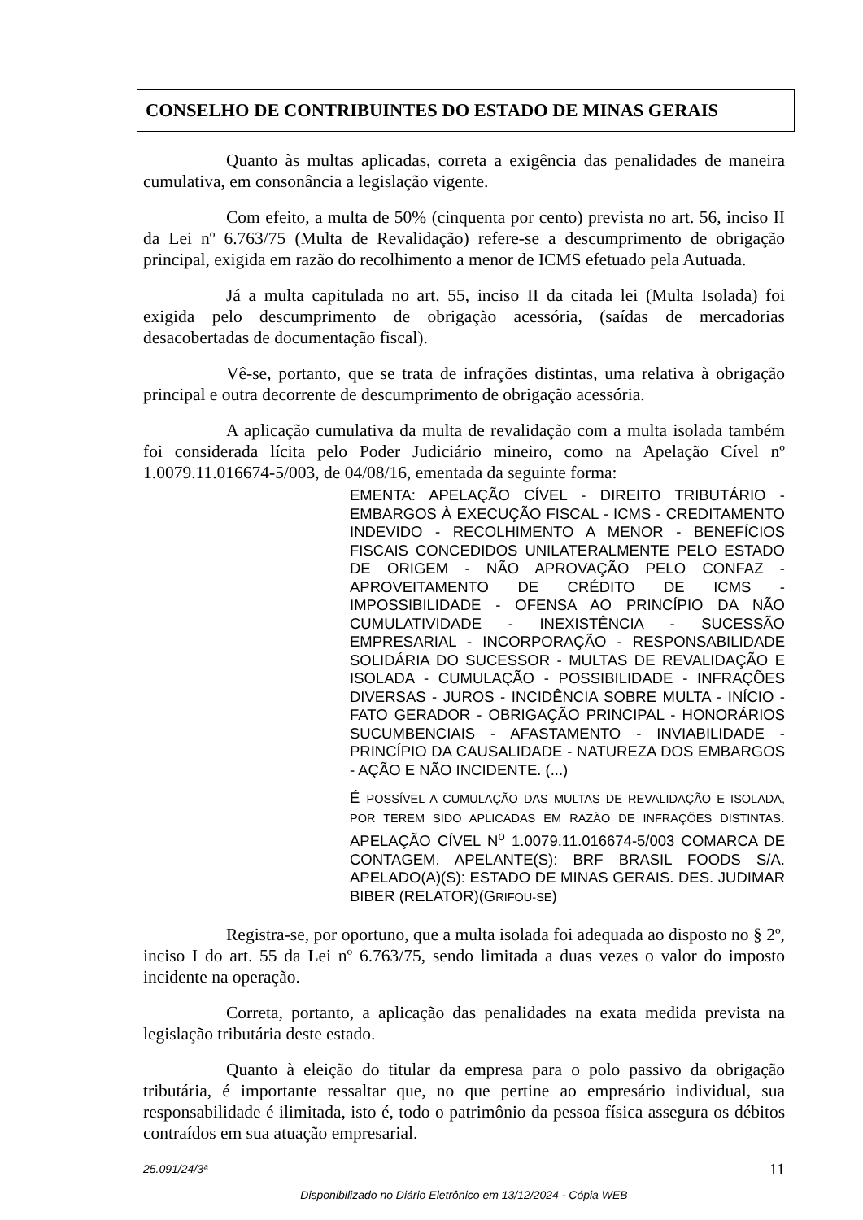CONSELHO DE CONTRIBUINTES DO ESTADO DE MINAS GERAIS
Quanto às multas aplicadas, correta a exigência das penalidades de maneira cumulativa, em consonância a legislação vigente.
Com efeito, a multa de 50% (cinquenta por cento) prevista no art. 56, inciso II da Lei nº 6.763/75 (Multa de Revalidação) refere-se a descumprimento de obrigação principal, exigida em razão do recolhimento a menor de ICMS efetuado pela Autuada.
Já a multa capitulada no art. 55, inciso II da citada lei (Multa Isolada) foi exigida pelo descumprimento de obrigação acessória, (saídas de mercadorias desacobertadas de documentação fiscal).
Vê-se, portanto, que se trata de infrações distintas, uma relativa à obrigação principal e outra decorrente de descumprimento de obrigação acessória.
A aplicação cumulativa da multa de revalidação com a multa isolada também foi considerada lícita pelo Poder Judiciário mineiro, como na Apelação Cível nº 1.0079.11.016674-5/003, de 04/08/16, ementada da seguinte forma:
EMENTA: APELAÇÃO CÍVEL - DIREITO TRIBUTÁRIO - EMBARGOS À EXECUÇÃO FISCAL - ICMS - CREDITAMENTO INDEVIDO - RECOLHIMENTO A MENOR - BENEFÍCIOS FISCAIS CONCEDIDOS UNILATERALMENTE PELO ESTADO DE ORIGEM - NÃO APROVAÇÃO PELO CONFAZ - APROVEITAMENTO DE CRÉDITO DE ICMS - IMPOSSIBILIDADE - OFENSA AO PRINCÍPIO DA NÃO CUMULATIVIDADE - INEXISTÊNCIA - SUCESSÃO EMPRESARIAL - INCORPORAÇÃO - RESPONSABILIDADE SOLIDÁRIA DO SUCESSOR - MULTAS DE REVALIDAÇÃO E ISOLADA - CUMULAÇÃO - POSSIBILIDADE - INFRAÇÕES DIVERSAS - JUROS - INCIDÊNCIA SOBRE MULTA - INÍCIO - FATO GERADOR - OBRIGAÇÃO PRINCIPAL - HONORÁRIOS SUCUMBENCIAIS - AFASTAMENTO - INVIABILIDADE - PRINCÍPIO DA CAUSALIDADE - NATUREZA DOS EMBARGOS - AÇÃO E NÃO INCIDENTE. (...)
É POSSÍVEL A CUMULAÇÃO DAS MULTAS DE REVALIDAÇÃO E ISOLADA, POR TEREM SIDO APLICADAS EM RAZÃO DE INFRAÇÕES DISTINTAS. APELAÇÃO CÍVEL N<sup>o</sup> 1.0079.11.016674-5/003 COMARCA DE CONTAGEM. APELANTE(S): BRF BRASIL FOODS S/A. APELADO(A)(S): ESTADO DE MINAS GERAIS. DES. JUDIMAR BIBER (RELATOR)(GRIFOU-SE)
Registra-se, por oportuno, que a multa isolada foi adequada ao disposto no § 2º, inciso I do art. 55 da Lei nº 6.763/75, sendo limitada a duas vezes o valor do imposto incidente na operação.
Correta, portanto, a aplicação das penalidades na exata medida prevista na legislação tributária deste estado.
Quanto à eleição do titular da empresa para o polo passivo da obrigação tributária, é importante ressaltar que, no que pertine ao empresário individual, sua responsabilidade é ilimitada, isto é, todo o patrimônio da pessoa física assegura os débitos contraídos em sua atuação empresarial.
25.091/24/3ª 11
Disponibilizado no Diário Eletrônico em 13/12/2024 - Cópia WEB